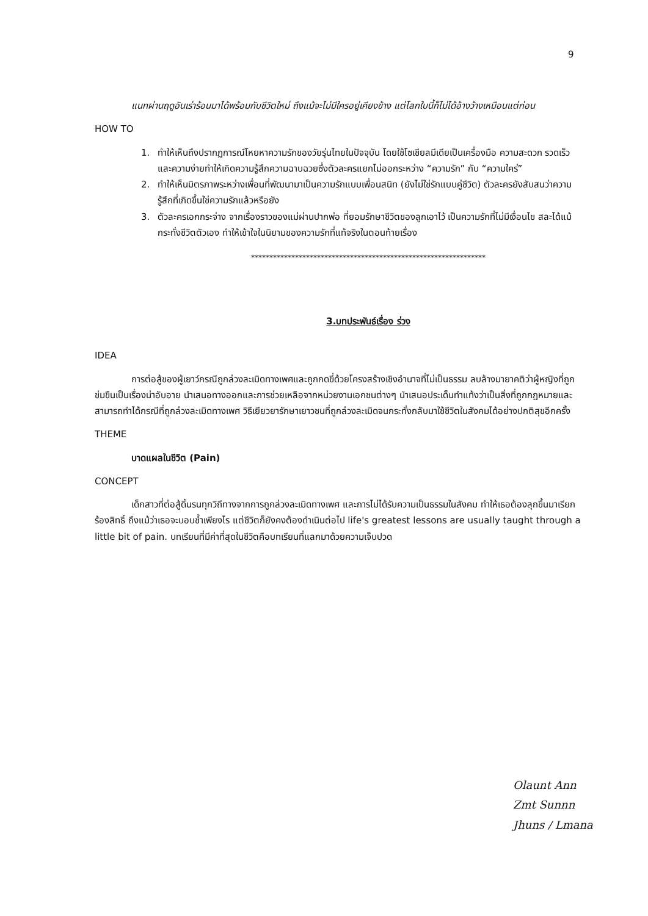9
แนทผ่านฤดูอันเร่าร้อนมาได้พร้อมกับชีวิตใหม่ ถึงแม้จะไม่มีใครอยู่เคียงข้าง แต่โลกใบนี้ก็ไม่ได้อ้างว้างเหมือนแต่ก่อน
HOW TO
1. ทำให้เห็นถึงปรากฏการณ์โหยหาความรักของวัยรุ่นไทยในปัจจุบัน โดยใช้โซเชียลมีเดียเป็นเครื่องมือ ความสะดวก รวดเร็ว และความง่ายทำให้เกิดความรู้สึกความฉาบฉวยซึ่งตัวละครแยกไม่ออกระหว่าง “ความรัก” กับ “ความใคร่”
2. ทำให้เห็นมิตรภาพระหว่างเพื่อนที่พัฒนามาเป็นความรักแบบเพื่อนสนิท (ยังไม่ใช่รักแบบคู่ชีวิต) ตัวละครยังสับสนว่าความรู้สึกที่เกิดขึ้นใช่ความรักแล้วหรือยัง
3. ตัวละครเอกกระจ่าง จากเรื่องราวของแม่ผ่านปากพ่อ ที่ยอมรักษาชีวิตของลูกเอาไว้ เป็นความรักที่ไม่มีเงื่อนไข สละได้แม้กระทั่งชีวิตตัวเอง ทำให้เข้าใจในนิยามของความรักที่แท้จริงในตอนท้ายเรื่อง
****************************************************************
3.บทประพันธ์เรื่อง ร่วง
IDEA
การต่อสู้ของผู้เยาว์กรณีถูกล่วงละเมิดทางเพศและถูกกดขี่ด้วยโครงสร้างเชิงอำนาจที่ไม่เป็นธรรม ลบล้างมายาคติว่าผู้หญิงที่ถูกข่มขืนเป็นเรื่องน่าอับอาย นำเสนอทางออกและการช่วยเหลือจากหน่วยงานเอกชนต่างๆ นำเสนอประเด็นทำแท้งว่าเป็นสิ่งที่ถูกกฎหมายและสามารถทำได้กรณีที่ถูกล่วงละเมิดทางเพศ วิธีเยียวยารักษาเยาวชนที่ถูกล่วงละเมิดจนกระทั่งกลับมาใช้ชีวิตในสังคมได้อย่างปกติสุขอีกครั้ง
THEME
บาดแผลในชีวิต (Pain)
CONCEPT
เด็กสาวที่ต่อสู้ดิ้นรนทุกวิถีทางจากการถูกล่วงละเมิดทางเพศ และการไม่ได้รับความเป็นธรรมในสังคม ทำให้เธอต้องลุกขึ้นมาเรียกร้องสิทธิ์ ถึงแม้ว่าเธอจะบอบช้ำเพียงไร แต่ชีวิตก็ยังคงต้องดำเนินต่อไป life's greatest lessons are usually taught through a little bit of pain. บทเรียนที่มีค่าที่สุดในชีวิตคือบทเรียนที่แลกมาด้วยความเจ็บปวด
Olaunt Ann
Zmt Sunnn
Jhuns / Lmana